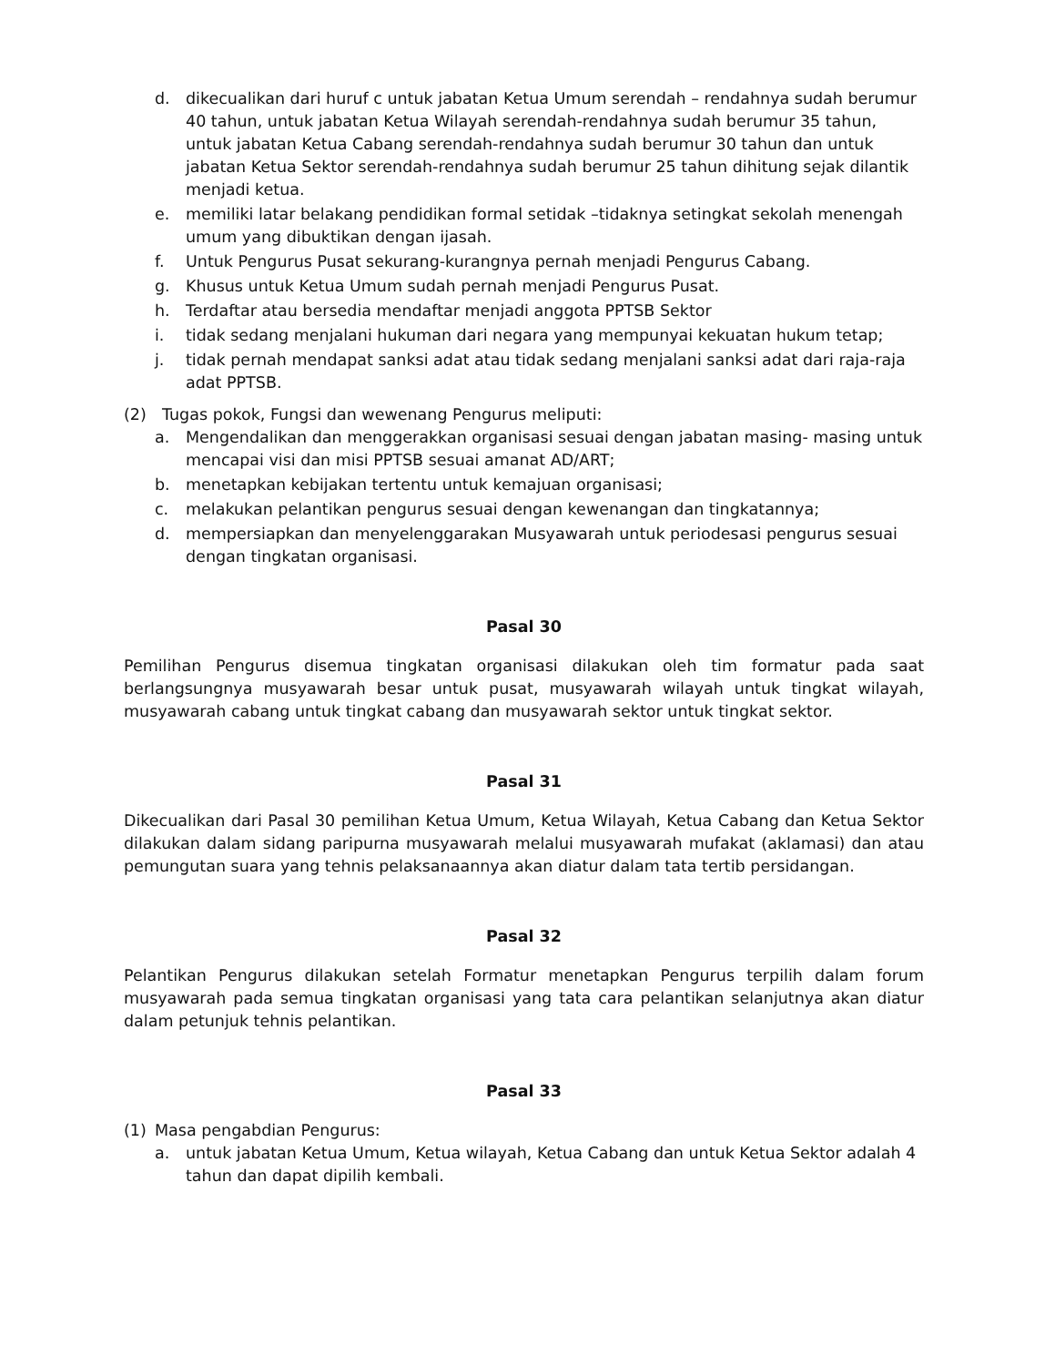d. dikecualikan dari huruf c untuk jabatan Ketua Umum serendah – rendahnya sudah berumur 40 tahun, untuk jabatan Ketua Wilayah serendah-rendahnya sudah berumur 35 tahun, untuk jabatan Ketua Cabang serendah-rendahnya sudah berumur 30 tahun dan untuk jabatan Ketua Sektor serendah-rendahnya sudah berumur 25 tahun dihitung sejak dilantik menjadi ketua.
e. memiliki latar belakang pendidikan formal setidak –tidaknya setingkat sekolah menengah umum yang dibuktikan dengan ijasah.
f. Untuk Pengurus Pusat sekurang-kurangnya pernah menjadi Pengurus Cabang.
g. Khusus untuk Ketua Umum sudah pernah menjadi Pengurus Pusat.
h. Terdaftar atau bersedia mendaftar menjadi anggota PPTSB Sektor
i. tidak sedang menjalani hukuman dari negara yang mempunyai kekuatan hukum tetap;
j. tidak pernah mendapat sanksi adat atau tidak sedang menjalani sanksi adat dari raja-raja adat PPTSB.
(2) Tugas pokok, Fungsi dan wewenang Pengurus meliputi:
a. Mengendalikan dan menggerakkan organisasi sesuai dengan jabatan masing- masing untuk mencapai visi dan misi PPTSB sesuai amanat AD/ART;
b. menetapkan kebijakan tertentu untuk kemajuan organisasi;
c. melakukan pelantikan pengurus sesuai dengan kewenangan dan tingkatannya;
d. mempersiapkan dan menyelenggarakan Musyawarah untuk periodesasi pengurus sesuai dengan tingkatan organisasi.
Pasal 30
Pemilihan Pengurus disemua tingkatan organisasi dilakukan oleh tim formatur pada saat berlangsungnya musyawarah besar untuk pusat, musyawarah wilayah untuk tingkat wilayah, musyawarah cabang untuk tingkat cabang dan musyawarah sektor untuk tingkat sektor.
Pasal 31
Dikecualikan dari Pasal 30 pemilihan Ketua Umum, Ketua Wilayah, Ketua Cabang dan Ketua Sektor dilakukan dalam sidang paripurna musyawarah melalui musyawarah mufakat (aklamasi) dan atau pemungutan suara yang tehnis pelaksanaannya akan diatur dalam tata tertib persidangan.
Pasal 32
Pelantikan Pengurus dilakukan setelah Formatur menetapkan Pengurus terpilih dalam forum musyawarah pada semua tingkatan organisasi yang tata cara pelantikan selanjutnya akan diatur dalam petunjuk tehnis pelantikan.
Pasal 33
(1) Masa pengabdian Pengurus:
a. untuk jabatan Ketua Umum, Ketua wilayah, Ketua Cabang dan untuk Ketua Sektor adalah 4 tahun dan dapat dipilih kembali.